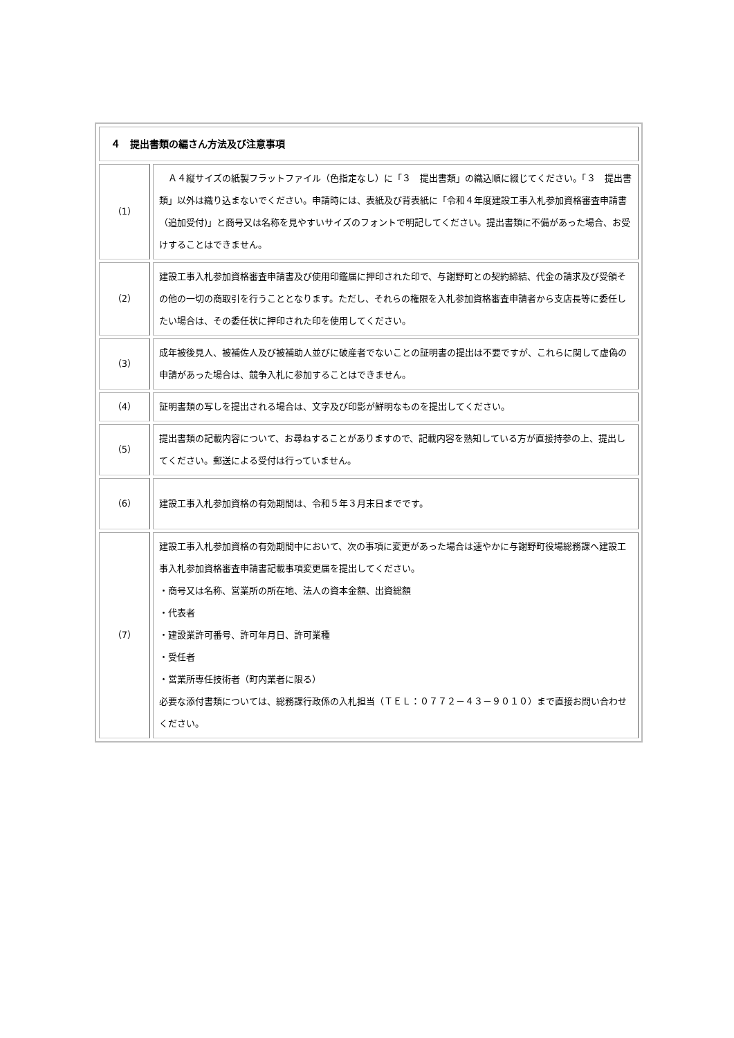| ４ 提出書類の編さん方法及び注意事項 | |
| --- | --- |
| （1） | Ａ４縦サイズの紙製フラットファイル（色指定なし）に「３ 提出書類」の織込順に綴じてください。「３ 提出書類」以外は織り込まないでください。申請時には、表紙及び背表紙に「令和４年度建設工事入札参加資格審査申請書（追加受付)」と商号又は名称を見やすいサイズのフォントで明記してください。提出書類に不備があった場合、お受けすることはできません。 |
| （2） | 建設工事入札参加資格審査申請書及び使用印鑑届に押印された印で、与謝野町との契約締結、代金の請求及び受領その他の一切の商取引を行うこととなります。ただし、それらの権限を入札参加資格審査申請者から支店長等に委任したい場合は、その委任状に押印された印を使用してください。 |
| （3） | 成年被後見人、被補佐人及び被補助人並びに破産者でないことの証明書の提出は不要ですが、これらに関して虚偽の申請があった場合は、競争入札に参加することはできません。 |
| （4） | 証明書類の写しを提出される場合は、文字及び印影が鮮明なものを提出してください。 |
| （5） | 提出書類の記載内容について、お尋ねすることがありますので、記載内容を熟知している方が直接持参の上、提出してください。郵送による受付は行っていません。 |
| （6） | 建設工事入札参加資格の有効期間は、令和５年３月末日までです。 |
| （7） | 建設工事入札参加資格の有効期間中において、次の事項に変更があった場合は速やかに与謝野町役場総務課へ建設工事入札参加資格審査申請書記載事項変更届を提出してください。 ・商号又は名称、営業所の所在地、法人の資本金額、出資総額 ・代表者 ・建設業許可番号、許可年月日、許可業種 ・受任者 ・営業所専任技術者（町内業者に限る） 必要な添付書類については、総務課行政係の入札担当（ＴＥＬ：０７７２－４３－９０１０）まで直接お問い合わせください。 |